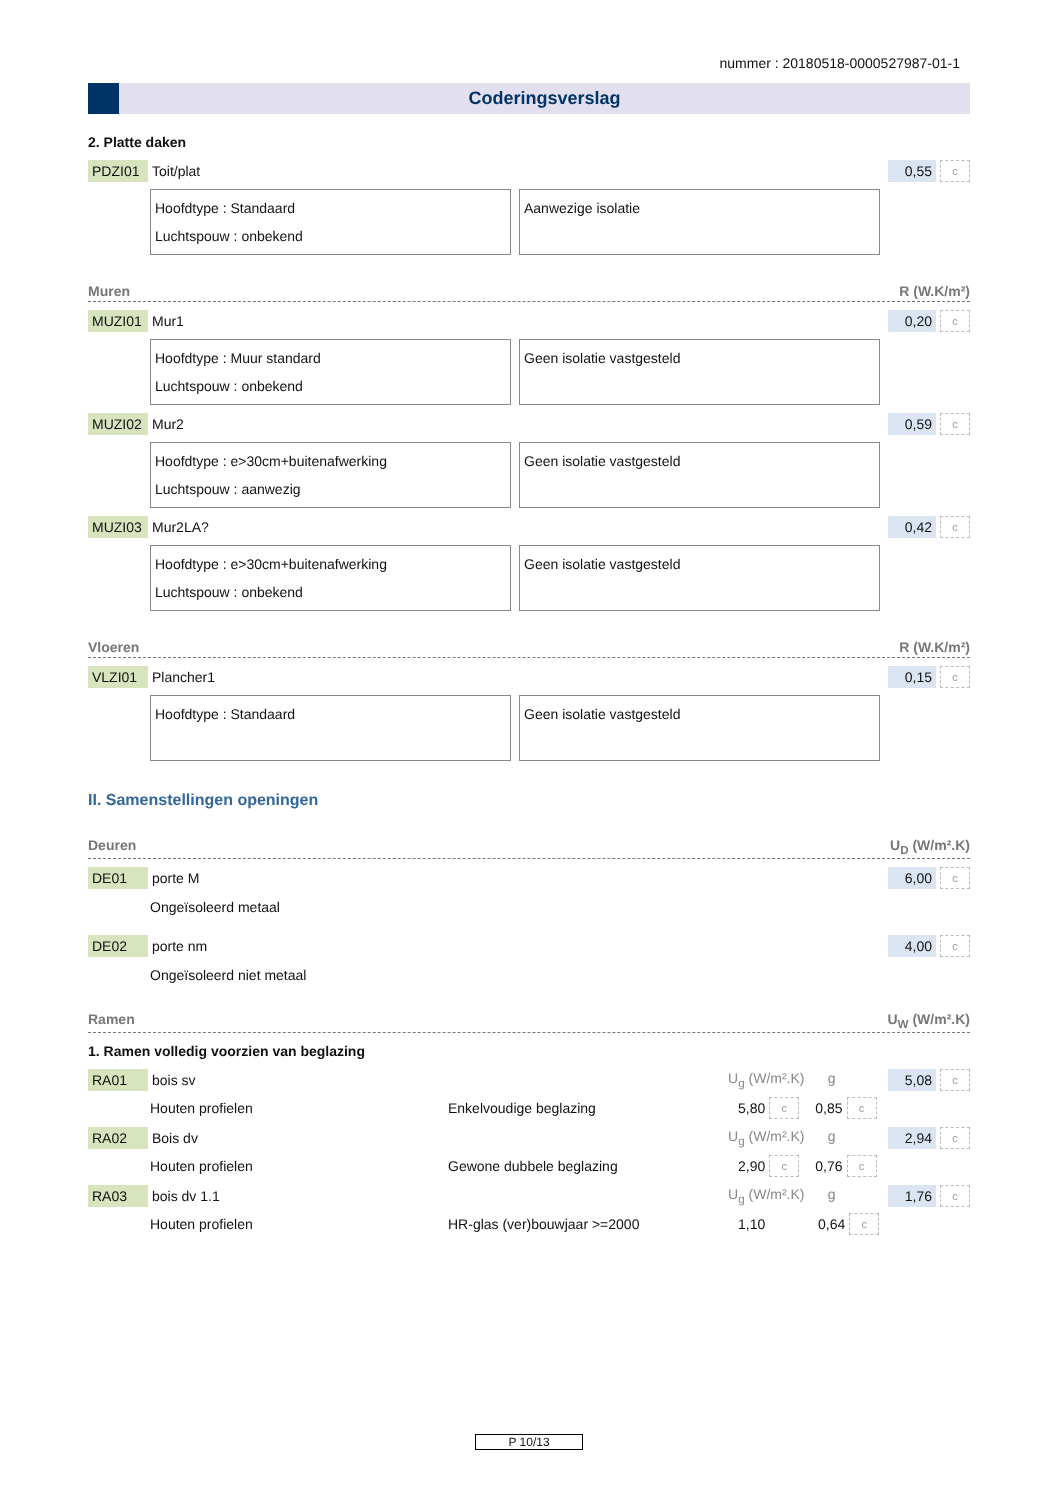nummer : 20180518-0000527987-01-1
Coderingsverslag
2. Platte daken
PDZI01 Toit/plat 0,55 c
Hoofdtype : Standaard
Luchtspouw : onbekend
Aanwezige isolatie
Muren R (W.K/m²)
MUZI01 Mur1 0,20 c
Hoofdtype : Muur standard
Luchtspouw : onbekend
Geen isolatie vastgesteld
MUZI02 Mur2 0,59 c
Hoofdtype : e>30cm+buitenafwerking
Luchtspouw : aanwezig
Geen isolatie vastgesteld
MUZI03 Mur2LA? 0,42 c
Hoofdtype : e>30cm+buitenafwerking
Luchtspouw : onbekend
Geen isolatie vastgesteld
Vloeren R (W.K/m²)
VLZI01 Plancher1 0,15 c
Hoofdtype : Standaard Geen isolatie vastgesteld
II. Samenstellingen openingen
Deuren U<sub>D</sub> (W/m².K)
DE01 porte M 6,00 c
Ongeïsoleerd metaal
DE02 porte nm 4,00 c
Ongeïsoleerd niet metaal
Ramen U<sub>W</sub> (W/m².K)
1. Ramen volledig voorzien van beglazing
RA01 bois sv U<sub>g</sub> (W/m².K) g 5,08 c
Houten profielen Enkelvoudige beglazing 5,80 c 0,85 c
RA02 Bois dv U<sub>g</sub> (W/m².K) g 2,94 c
Houten profielen Gewone dubbele beglazing 2,90 c 0,76 c
RA03 bois dv 1.1 U<sub>g</sub> (W/m².K) g 1,76 c
Houten profielen HR-glas (ver)bouwjaar >=2000 1,10 0,64 c
P 10/13